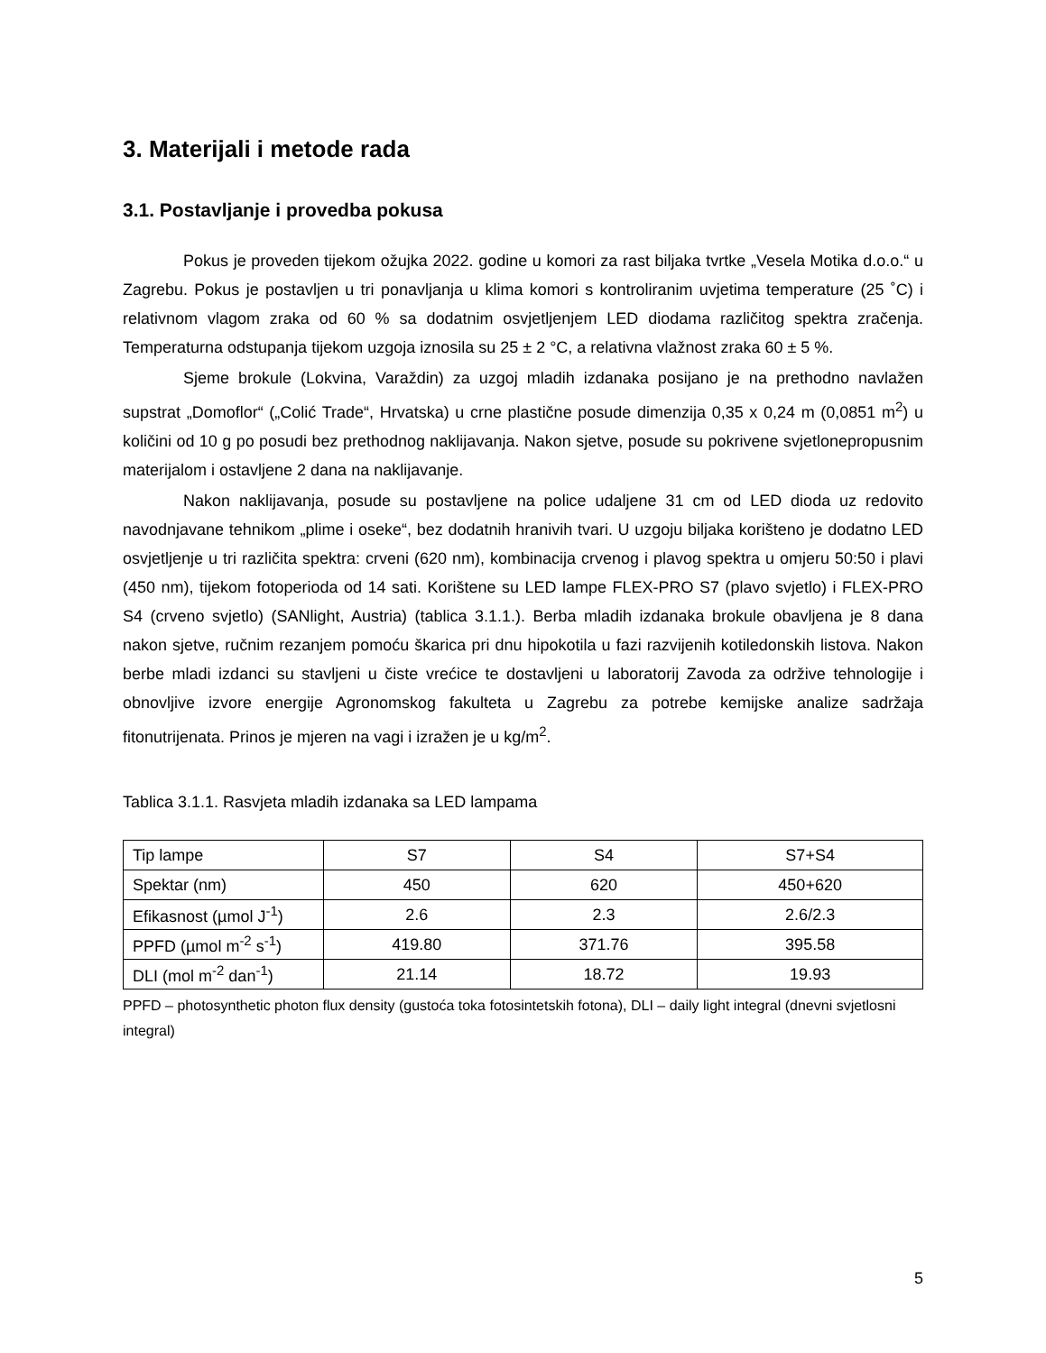3. Materijali i metode rada
3.1. Postavljanje i provedba pokusa
Pokus je proveden tijekom ožujka 2022. godine u komori za rast biljaka tvrtke „Vesela Motika d.o.o.“ u Zagrebu. Pokus je postavljen u tri ponavljanja u klima komori s kontroliranim uvjetima temperature (25 ˚C) i relativnom vlagom zraka od 60 % sa dodatnim osvjetljenjem LED diodama različitog spektra zračenja. Temperaturna odstupanja tijekom uzgoja iznosila su 25 ± 2 °C, a relativna vlažnost zraka 60 ± 5 %.
Sjeme brokule (Lokvina, Varaždin) za uzgoj mladih izdanaka posijano je na prethodno navlažen supstrat „Domoflor“ („Colić Trade“, Hrvatska) u crne plastične posude dimenzija 0,35 x 0,24 m (0,0851 m<sup>2</sup>) u količini od 10 g po posudi bez prethodnog naklijavanja. Nakon sjetve, posude su pokrivene svjetlonepropusnim materijalom i ostavljene 2 dana na naklijavanje.
Nakon naklijavanja, posude su postavljene na police udaljene 31 cm od LED dioda uz redovito navodnjavane tehnikom „plime i oseke“, bez dodatnih hranivih tvari. U uzgoju biljaka korišteno je dodatno LED osvjetljenje u tri različita spektra: crveni (620 nm), kombinacija crvenog i plavog spektra u omjeru 50:50 i plavi (450 nm), tijekom fotoperioda od 14 sati. Korištene su LED lampe FLEX-PRO S7 (plavo svjetlo) i FLEX-PRO S4 (crveno svjetlo) (SANlight, Austria) (tablica 3.1.1.). Berba mladih izdanaka brokule obavljena je 8 dana nakon sjetve, ručnim rezanjem pomoću škarica pri dnu hipokotila u fazi razvijenih kotiledonskih listova. Nakon berbe mladi izdanci su stavljeni u čiste vrećice te dostavljeni u laboratorij Zavoda za održive tehnologije i obnovljive izvore energije Agronomskog fakulteta u Zagrebu za potrebe kemijske analize sadržaja fitonutrijenata. Prinos je mjeren na vagi i izražen je u kg/m<sup>2</sup>.
Tablica 3.1.1. Rasvjeta mladih izdanaka sa LED lampama
| Tip lampe | S7 | S4 | S7+S4 |
| Spektar (nm) | 450 | 620 | 450+620 |
| Efikasnost (µmol J<sup>-1</sup>) | 2.6 | 2.3 | 2.6/2.3 |
| PPFD (µmol m<sup>-2</sup> s<sup>-1</sup>) | 419.80 | 371.76 | 395.58 |
| DLI (mol m<sup>-2</sup> dan<sup>-1</sup>) | 21.14 | 18.72 | 19.93 |
PPFD – photosynthetic photon flux density (gustoća toka fotosintetskih fotona), DLI – daily light integral (dnevni svjetlosni integral)
5